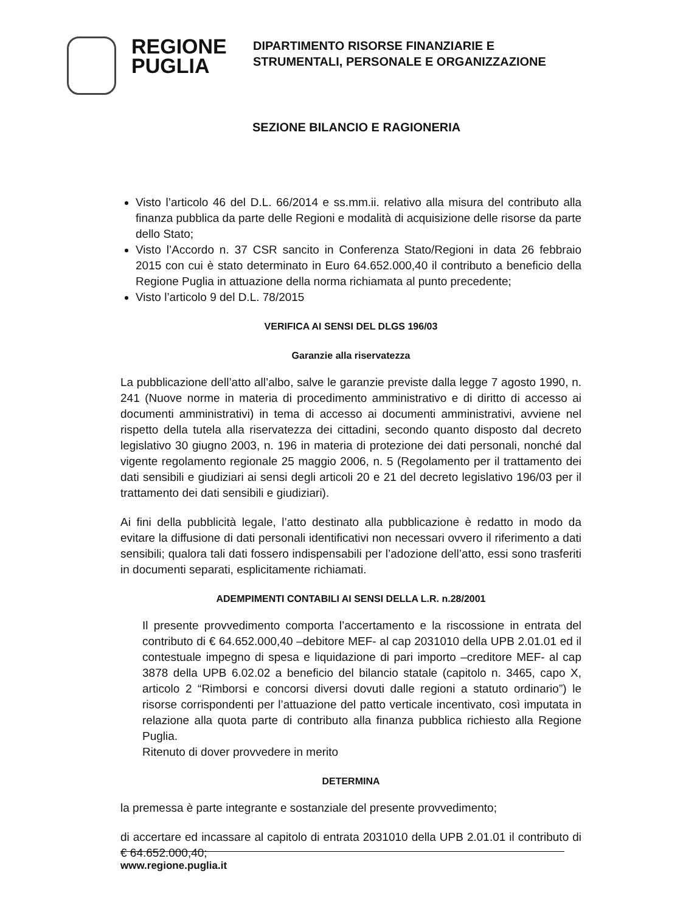REGIONE
PUGLIA
DIPARTIMENTO RISORSE FINANZIARIE E
STRUMENTALI, PERSONALE E ORGANIZZAZIONE
SEZIONE BILANCIO E RAGIONERIA
Visto l’articolo 46 del D.L. 66/2014 e ss.mm.ii. relativo alla misura del contributo alla finanza pubblica da parte delle Regioni e modalità di acquisizione delle risorse da parte dello Stato;
Visto l’Accordo n. 37 CSR sancito in Conferenza Stato/Regioni in data 26 febbraio 2015 con cui è stato determinato in Euro 64.652.000,40 il contributo a beneficio della Regione Puglia in attuazione della norma richiamata al punto precedente;
Visto l’articolo 9 del D.L. 78/2015
VERIFICA AI SENSI DEL DLGS 196/03
Garanzie alla riservatezza
La pubblicazione dell’atto all’albo, salve le garanzie previste dalla legge 7 agosto 1990, n. 241 (Nuove norme in materia di procedimento amministrativo e di diritto di accesso ai documenti amministrativi) in tema di accesso ai documenti amministrativi, avviene nel rispetto della tutela alla riservatezza dei cittadini, secondo quanto disposto dal decreto legislativo 30 giugno 2003, n. 196 in materia di protezione dei dati personali, nonché dal vigente regolamento regionale 25 maggio 2006, n. 5 (Regolamento per il trattamento dei dati sensibili e giudiziari ai sensi degli articoli 20 e 21 del decreto legislativo 196/03 per il trattamento dei dati sensibili e giudiziari).
Ai fini della pubblicità legale, l’atto destinato alla pubblicazione è redatto in modo da evitare la diffusione di dati personali identificativi non necessari ovvero il riferimento a dati sensibili; qualora tali dati fossero indispensabili per l’adozione dell’atto, essi sono trasferiti in documenti separati, esplicitamente richiamati.
ADEMPIMENTI CONTABILI AI SENSI DELLA L.R. n.28/2001
Il presente provvedimento comporta l’accertamento e la riscossione in entrata del contributo di € 64.652.000,40 –debitore MEF- al cap 2031010 della UPB 2.01.01 ed il contestuale impegno di spesa e liquidazione di pari importo –creditore MEF- al cap 3878 della UPB 6.02.02 a beneficio del bilancio statale (capitolo n. 3465, capo X, articolo 2 “Rimborsi e concorsi diversi dovuti dalle regioni a statuto ordinario”) le risorse corrispondenti per l’attuazione del patto verticale incentivato, così imputata in relazione alla quota parte di contributo alla finanza pubblica richiesto alla Regione Puglia.
Ritenuto di dover provvedere in merito
DETERMINA
la premessa è parte integrante e sostanziale del presente provvedimento;
di accertare ed incassare al capitolo di entrata 2031010 della UPB 2.01.01 il contributo di € 64.652.000,40;
www.regione.puglia.it